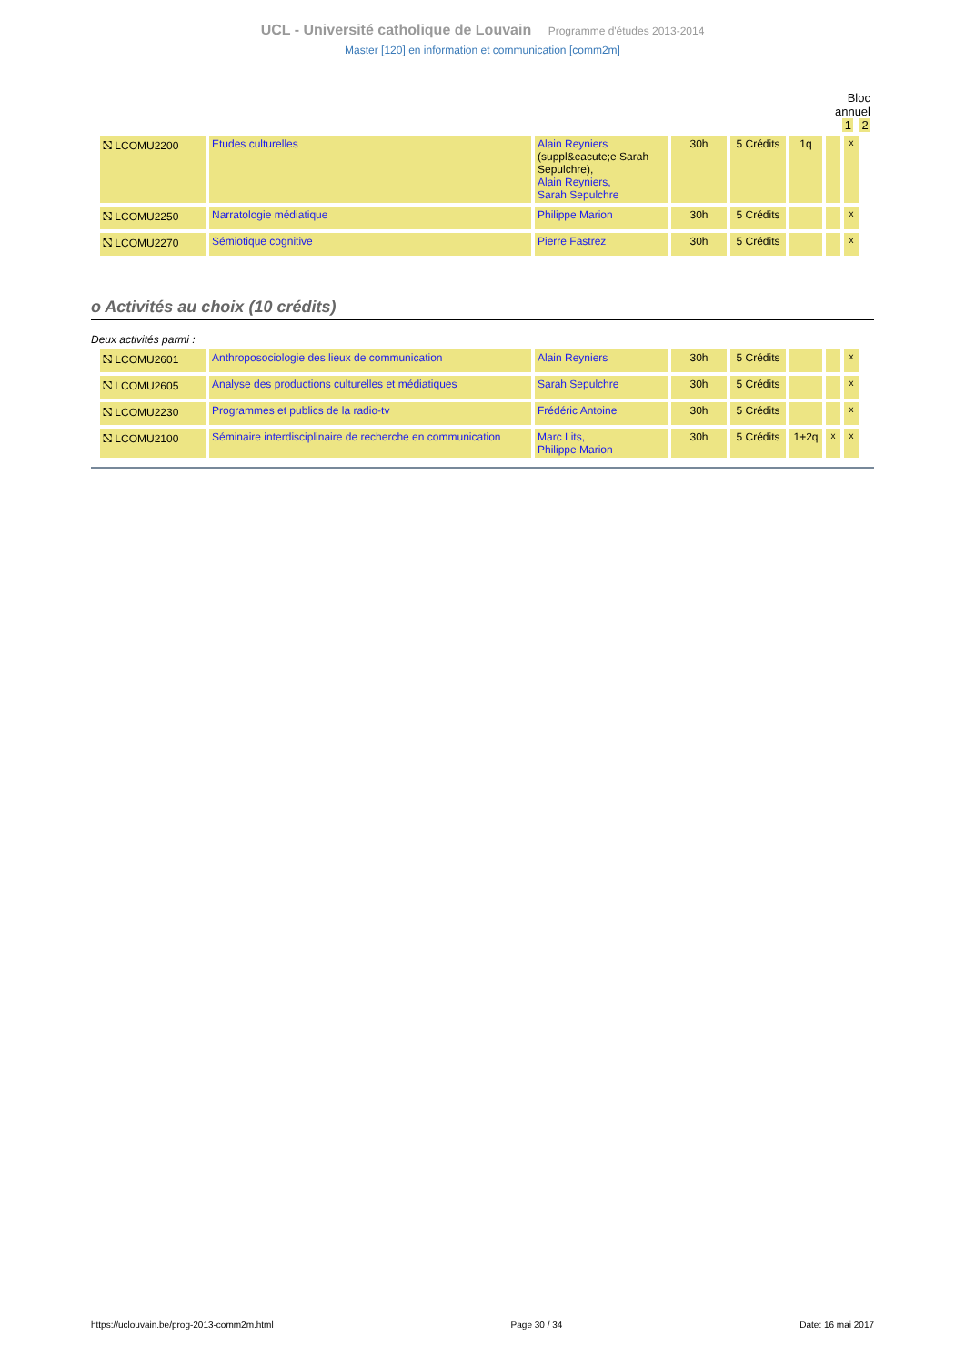UCL - Université catholique de Louvain Programme d'études 2013-2014
Master [120] en information et communication [comm2m]
Bloc
annuel
1 2
| ⛞ LCOMU2200 | Etudes culturelles | Alain Reyniers (suppl&eacute;e Sarah Sepulchre), Alain Reyniers, Sarah Sepulchre | 30h | 5 Crédits | 1q | | x |
| ⛞ LCOMU2250 | Narratologie médiatique | Philippe Marion | 30h | 5 Crédits | | | x |
| ⛞ LCOMU2270 | Sémiotique cognitive | Pierre Fastrez | 30h | 5 Crédits | | | x |
o Activités au choix (10 crédits)
Deux activités parmi :
| ⛞ LCOMU2601 | Anthroposociologie des lieux de communication | Alain Reyniers | 30h | 5 Crédits | | | x |
| ⛞ LCOMU2605 | Analyse des productions culturelles et médiatiques | Sarah Sepulchre | 30h | 5 Crédits | | | x |
| ⛞ LCOMU2230 | Programmes et publics de la radio-tv | Frédéric Antoine | 30h | 5 Crédits | | | x |
| ⛞ LCOMU2100 | Séminaire interdisciplinaire de recherche en communication | Marc Lits, Philippe Marion | 30h | 5 Crédits | 1+2q | x | x |
https://uclouvain.be/prog-2013-comm2m.html Page 30 / 34 Date: 16 mai 2017